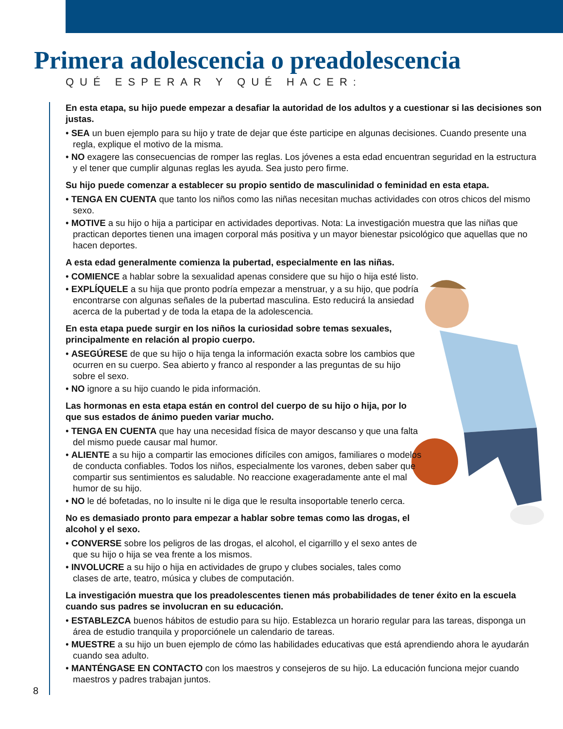Primera adolescencia o preadolescencia
QUÉ ESPERAR Y QUÉ HACER:
En esta etapa, su hijo puede empezar a desafiar la autoridad de los adultos y a cuestionar si las decisiones son justas.
• SEA un buen ejemplo para su hijo y trate de dejar que éste participe en algunas decisiones. Cuando presente una regla, explique el motivo de la misma.
• NO exagere las consecuencias de romper las reglas. Los jóvenes a esta edad encuentran seguridad en la estructura y el tener que cumplir algunas reglas les ayuda. Sea justo pero firme.
Su hijo puede comenzar a establecer su propio sentido de masculinidad o feminidad en esta etapa.
• TENGA EN CUENTA que tanto los niños como las niñas necesitan muchas actividades con otros chicos del mismo sexo.
• MOTIVE a su hijo o hija a participar en actividades deportivas. Nota: La investigación muestra que las niñas que practican deportes tienen una imagen corporal más positiva y un mayor bienestar psicológico que aquellas que no hacen deportes.
A esta edad generalmente comienza la pubertad, especialmente en las niñas.
• COMIENCE a hablar sobre la sexualidad apenas considere que su hijo o hija esté listo.
• EXPLÍQUELE a su hija que pronto podría empezar a menstruar, y a su hijo, que podría encontrarse con algunas señales de la pubertad masculina. Esto reducirá la ansiedad acerca de la pubertad y de toda la etapa de la adolescencia.
En esta etapa puede surgir en los niños la curiosidad sobre temas sexuales, principalmente en relación al propio cuerpo.
• ASEGÚRESE de que su hijo o hija tenga la información exacta sobre los cambios que ocurren en su cuerpo. Sea abierto y franco al responder a las preguntas de su hijo sobre el sexo.
• NO ignore a su hijo cuando le pida información.
Las hormonas en esta etapa están en control del cuerpo de su hijo o hija, por lo que sus estados de ánimo pueden variar mucho.
• TENGA EN CUENTA que hay una necesidad física de mayor descanso y que una falta del mismo puede causar mal humor.
• ALIENTE a su hijo a compartir las emociones difíciles con amigos, familiares o modelos de conducta confiables. Todos los niños, especialmente los varones, deben saber que compartir sus sentimientos es saludable. No reaccione exageradamente ante el mal humor de su hijo.
• NO le dé bofetadas, no lo insulte ni le diga que le resulta insoportable tenerlo cerca.
No es demasiado pronto para empezar a hablar sobre temas como las drogas, el alcohol y el sexo.
• CONVERSE sobre los peligros de las drogas, el alcohol, el cigarrillo y el sexo antes de que su hijo o hija se vea frente a los mismos.
• INVOLUCRE a su hijo o hija en actividades de grupo y clubes sociales, tales como clases de arte, teatro, música y clubes de computación.
La investigación muestra que los preadolescentes tienen más probabilidades de tener éxito en la escuela cuando sus padres se involucran en su educación.
• ESTABLEZCA buenos hábitos de estudio para su hijo. Establezca un horario regular para las tareas, disponga un área de estudio tranquila y proporciónele un calendario de tareas.
• MUESTRE a su hijo un buen ejemplo de cómo las habilidades educativas que está aprendiendo ahora le ayudarán cuando sea adulto.
• MANTÉNGASE EN CONTACTO con los maestros y consejeros de su hijo. La educación funciona mejor cuando maestros y padres trabajan juntos.
8